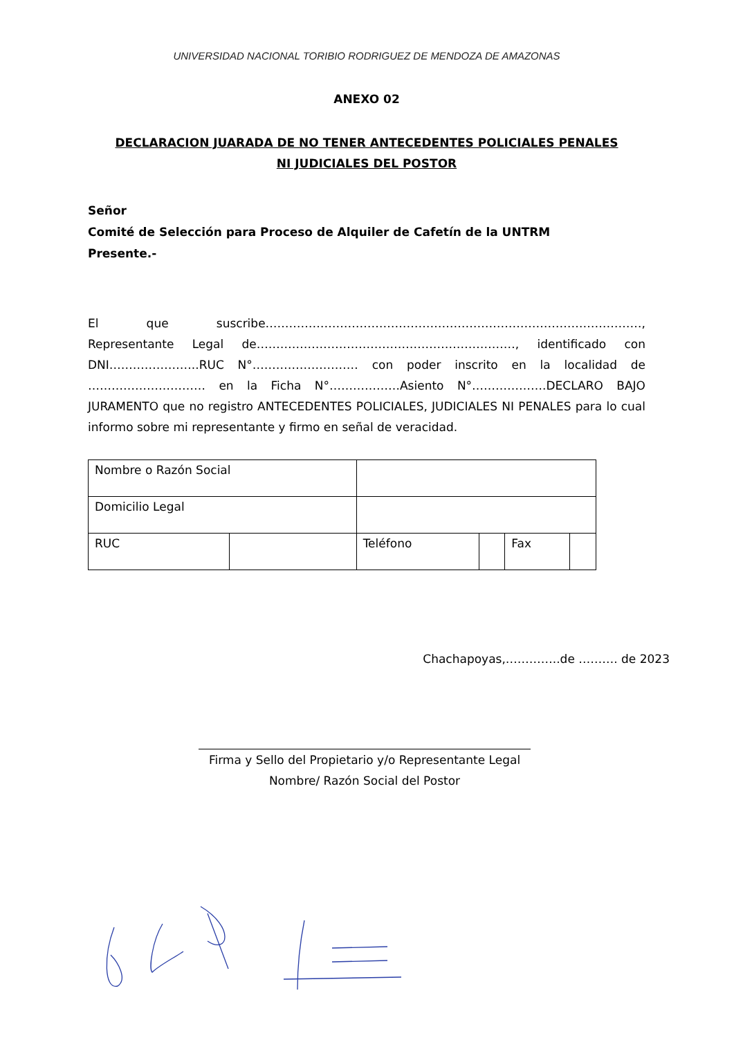UNIVERSIDAD NACIONAL TORIBIO RODRIGUEZ DE MENDOZA DE AMAZONAS
ANEXO 02
DECLARACION JUARADA DE NO TENER ANTECEDENTES POLICIALES PENALES
NI JUDICIALES DEL POSTOR
Señor
Comité de Selección para Proceso de Alquiler de Cafetín de la UNTRM
Presente.-
El que suscribe……………………………………………………………………………………, Representante Legal de…………………………………………………………, identificado con DNI…………………..RUC N°……………………… con poder inscrito en la localidad de ………………………… en la Ficha N°………………Asiento N°……………….DECLARO BAJO JURAMENTO que no registro ANTECEDENTES POLICIALES, JUDICIALES NI PENALES para lo cual informo sobre mi representante y firmo en señal de veracidad.
| Nombre o Razón Social | | | | | |
| Domicilio Legal | | | | | |
| RUC | | Teléfono | | Fax | |
Chachapoyas,…………..de ………. de 2023
Firma y Sello del Propietario y/o Representante Legal
Nombre/ Razón Social del Postor